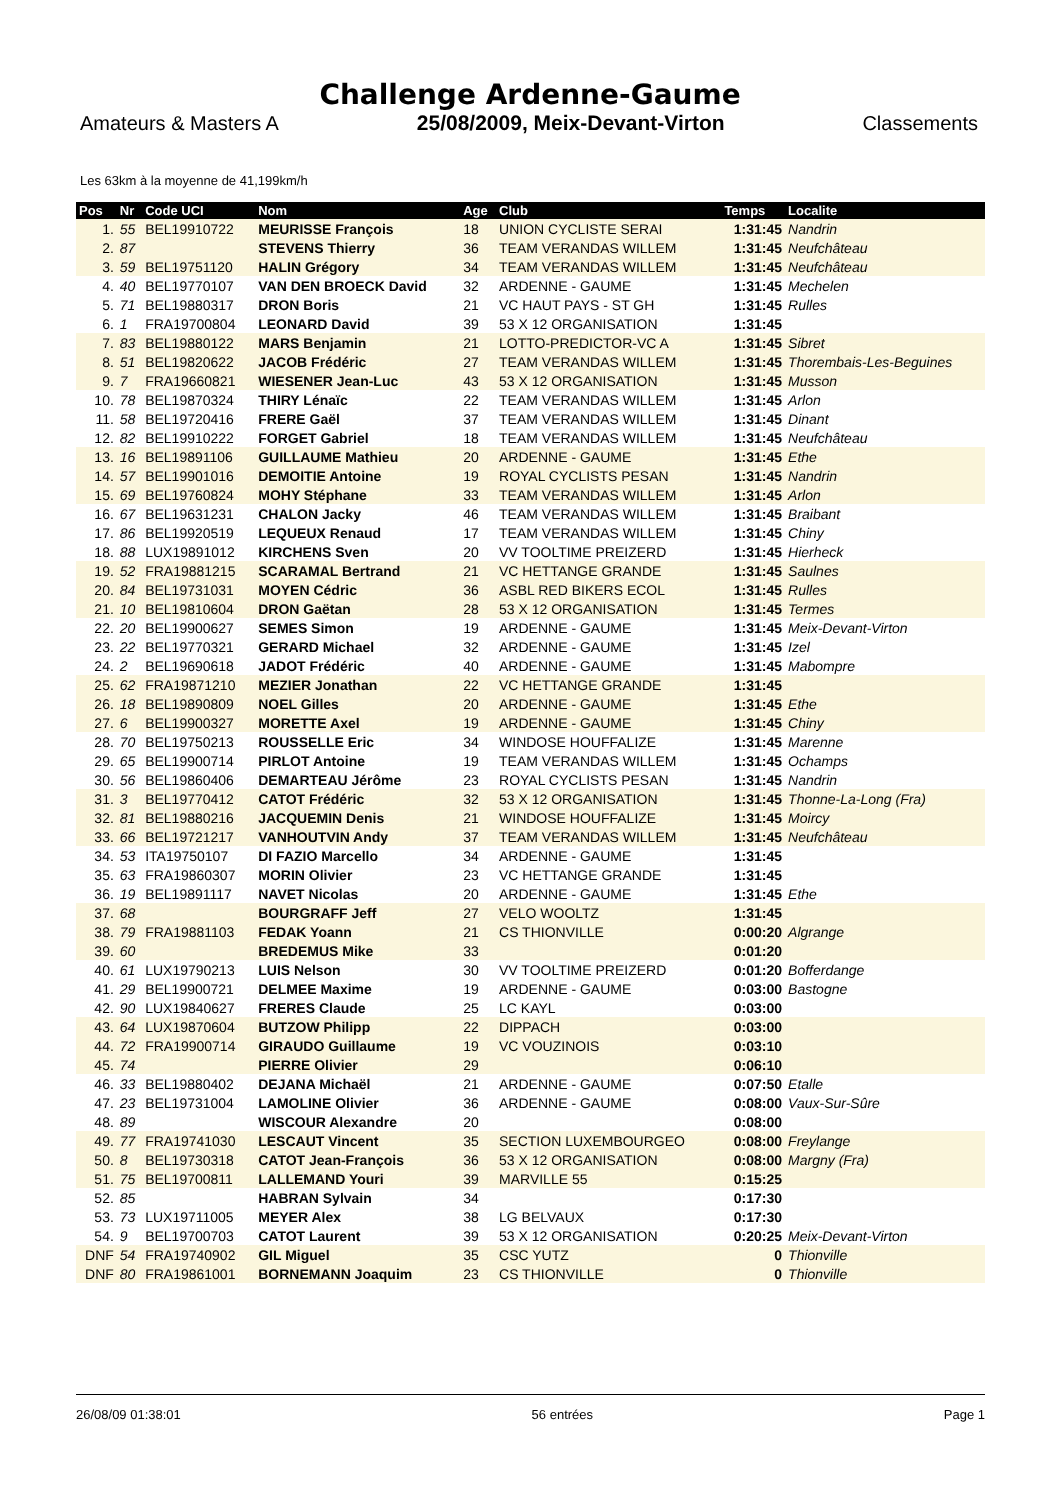Challenge Ardenne-Gaume
Amateurs & Masters A 25/08/2009, Meix-Devant-Virton Classements
Les 63km à la moyenne de 41,199km/h
| Pos | Nr | Code UCI | Nom | Age | Club | Temps | Localite |
| --- | --- | --- | --- | --- | --- | --- | --- |
| 1. | 55 | BEL19910722 | MEURISSE François | 18 | UNION CYCLISTE SERAI | 1:31:45 | Nandrin |
| 2. | 87 | | STEVENS Thierry | 36 | TEAM VERANDAS WILLEM | 1:31:45 | Neufchâteau |
| 3. | 59 | BEL19751120 | HALIN Grégory | 34 | TEAM VERANDAS WILLEM | 1:31:45 | Neufchâteau |
| 4. | 40 | BEL19770107 | VAN DEN BROECK David | 32 | ARDENNE - GAUME | 1:31:45 | Mechelen |
| 5. | 71 | BEL19880317 | DRON Boris | 21 | VC HAUT PAYS - ST GH | 1:31:45 | Rulles |
| 6. | 1 | FRA19700804 | LEONARD David | 39 | 53 X 12 ORGANISATION | 1:31:45 | |
| 7. | 83 | BEL19880122 | MARS Benjamin | 21 | LOTTO-PREDICTOR-VC A | 1:31:45 | Sibret |
| 8. | 51 | BEL19820622 | JACOB Frédéric | 27 | TEAM VERANDAS WILLEM | 1:31:45 | Thorembais-Les-Beguines |
| 9. | 7 | FRA19660821 | WIESENER Jean-Luc | 43 | 53 X 12 ORGANISATION | 1:31:45 | Musson |
| 10. | 78 | BEL19870324 | THIRY Lénaïc | 22 | TEAM VERANDAS WILLEM | 1:31:45 | Arlon |
| 11. | 58 | BEL19720416 | FRERE Gaël | 37 | TEAM VERANDAS WILLEM | 1:31:45 | Dinant |
| 12. | 82 | BEL19910222 | FORGET Gabriel | 18 | TEAM VERANDAS WILLEM | 1:31:45 | Neufchâteau |
| 13. | 16 | BEL19891106 | GUILLAUME Mathieu | 20 | ARDENNE - GAUME | 1:31:45 | Ethe |
| 14. | 57 | BEL19901016 | DEMOITIE Antoine | 19 | ROYAL CYCLISTS PESAN | 1:31:45 | Nandrin |
| 15. | 69 | BEL19760824 | MOHY Stéphane | 33 | TEAM VERANDAS WILLEM | 1:31:45 | Arlon |
| 16. | 67 | BEL19631231 | CHALON Jacky | 46 | TEAM VERANDAS WILLEM | 1:31:45 | Braibant |
| 17. | 86 | BEL19920519 | LEQUEUX Renaud | 17 | TEAM VERANDAS WILLEM | 1:31:45 | Chiny |
| 18. | 88 | LUX19891012 | KIRCHENS Sven | 20 | VV TOOLTIME PREIZERD | 1:31:45 | Hierheck |
| 19. | 52 | FRA19881215 | SCARAMAL Bertrand | 21 | VC HETTANGE GRANDE | 1:31:45 | Saulnes |
| 20. | 84 | BEL19731031 | MOYEN Cédric | 36 | ASBL RED BIKERS ECOL | 1:31:45 | Rulles |
| 21. | 10 | BEL19810604 | DRON Gaëtan | 28 | 53 X 12 ORGANISATION | 1:31:45 | Termes |
| 22. | 20 | BEL19900627 | SEMES Simon | 19 | ARDENNE - GAUME | 1:31:45 | Meix-Devant-Virton |
| 23. | 22 | BEL19770321 | GERARD Michael | 32 | ARDENNE - GAUME | 1:31:45 | Izel |
| 24. | 2 | BEL19690618 | JADOT Frédéric | 40 | ARDENNE - GAUME | 1:31:45 | Mabompre |
| 25. | 62 | FRA19871210 | MEZIER Jonathan | 22 | VC HETTANGE GRANDE | 1:31:45 | |
| 26. | 18 | BEL19890809 | NOEL Gilles | 20 | ARDENNE - GAUME | 1:31:45 | Ethe |
| 27. | 6 | BEL19900327 | MORETTE Axel | 19 | ARDENNE - GAUME | 1:31:45 | Chiny |
| 28. | 70 | BEL19750213 | ROUSSELLE Eric | 34 | WINDOSE HOUFFALIZE | 1:31:45 | Marenne |
| 29. | 65 | BEL19900714 | PIRLOT Antoine | 19 | TEAM VERANDAS WILLEM | 1:31:45 | Ochamps |
| 30. | 56 | BEL19860406 | DEMARTEAU Jérôme | 23 | ROYAL CYCLISTS PESAN | 1:31:45 | Nandrin |
| 31. | 3 | BEL19770412 | CATOT Frédéric | 32 | 53 X 12 ORGANISATION | 1:31:45 | Thonne-La-Long (Fra) |
| 32. | 81 | BEL19880216 | JACQUEMIN Denis | 21 | WINDOSE HOUFFALIZE | 1:31:45 | Moircy |
| 33. | 66 | BEL19721217 | VANHOUTVIN Andy | 37 | TEAM VERANDAS WILLEM | 1:31:45 | Neufchâteau |
| 34. | 53 | ITA19750107 | DI FAZIO Marcello | 34 | ARDENNE - GAUME | 1:31:45 | |
| 35. | 63 | FRA19860307 | MORIN Olivier | 23 | VC HETTANGE GRANDE | 1:31:45 | |
| 36. | 19 | BEL19891117 | NAVET Nicolas | 20 | ARDENNE - GAUME | 1:31:45 | Ethe |
| 37. | 68 | | BOURGRAFF Jeff | 27 | VELO WOOLTZ | 1:31:45 | |
| 38. | 79 | FRA19881103 | FEDAK Yoann | 21 | CS THIONVILLE | 0:00:20 | Algrange |
| 39. | 60 | | BREDEMUS Mike | 33 | | 0:01:20 | |
| 40. | 61 | LUX19790213 | LUIS Nelson | 30 | VV TOOLTIME PREIZERD | 0:01:20 | Bofferdange |
| 41. | 29 | BEL19900721 | DELMEE Maxime | 19 | ARDENNE - GAUME | 0:03:00 | Bastogne |
| 42. | 90 | LUX19840627 | FRERES Claude | 25 | LC KAYL | 0:03:00 | |
| 43. | 64 | LUX19870604 | BUTZOW Philipp | 22 | DIPPACH | 0:03:00 | |
| 44. | 72 | FRA19900714 | GIRAUDO Guillaume | 19 | VC VOUZINOIS | 0:03:10 | |
| 45. | 74 | | PIERRE Olivier | 29 | | 0:06:10 | |
| 46. | 33 | BEL19880402 | DEJANA Michaël | 21 | ARDENNE - GAUME | 0:07:50 | Etalle |
| 47. | 23 | BEL19731004 | LAMOLINE Olivier | 36 | ARDENNE - GAUME | 0:08:00 | Vaux-Sur-Sûre |
| 48. | 89 | | WISCOUR Alexandre | 20 | | 0:08:00 | |
| 49. | 77 | FRA19741030 | LESCAUT Vincent | 35 | SECTION LUXEMBOURGEO | 0:08:00 | Freylange |
| 50. | 8 | BEL19730318 | CATOT Jean-François | 36 | 53 X 12 ORGANISATION | 0:08:00 | Margny (Fra) |
| 51. | 75 | BEL19700811 | LALLEMAND Youri | 39 | MARVILLE 55 | 0:15:25 | |
| 52. | 85 | | HABRAN Sylvain | 34 | | 0:17:30 | |
| 53. | 73 | LUX19711005 | MEYER Alex | 38 | LG BELVAUX | 0:17:30 | |
| 54. | 9 | BEL19700703 | CATOT Laurent | 39 | 53 X 12 ORGANISATION | 0:20:25 | Meix-Devant-Virton |
| DNF | 54 | FRA19740902 | GIL Miguel | 35 | CSC YUTZ | 0 | Thionville |
| DNF | 80 | FRA19861001 | BORNEMANN Joaquim | 23 | CS THIONVILLE | 0 | Thionville |
26/08/09 01:38:01 56 entrées Page 1